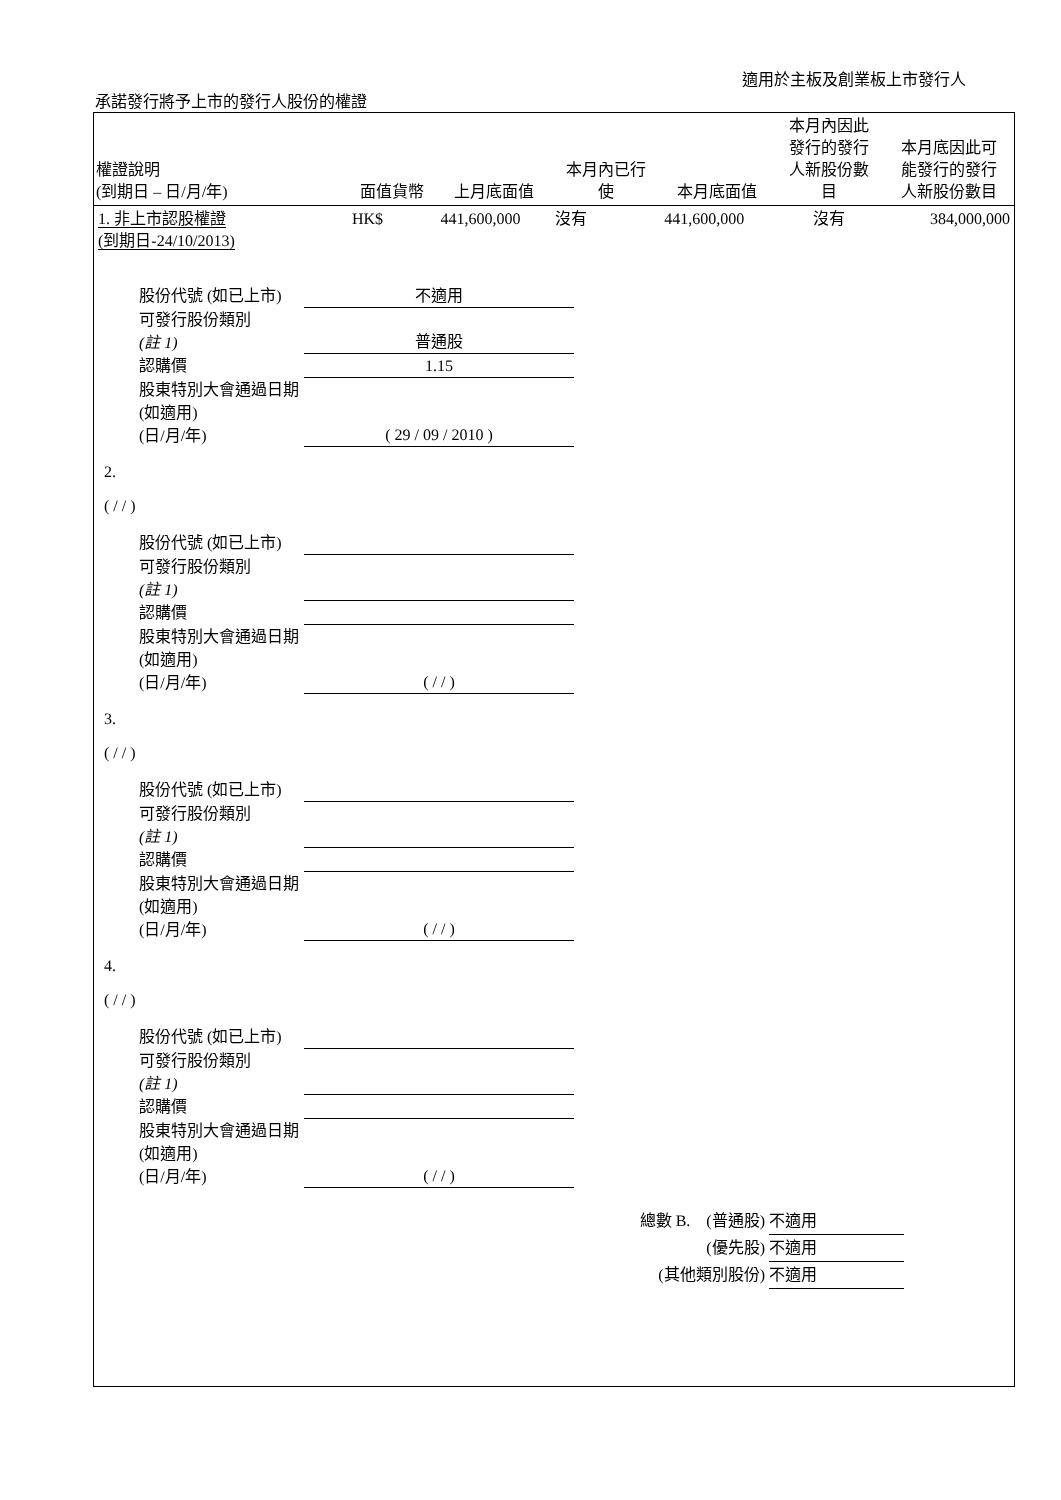適用於主板及創業板上市發行人
承諾發行將予上市的發行人股份的權證
| 權證說明 (到期日 – 日/月/年) | 面值貨幣 | 上月底面值 | 本月內已行 使 | 本月底面值 | 本月內因此 發行的發行 人新股份數 目 | 本月底因此可 能發行的發行 人新股份數目 |
| --- | --- | --- | --- | --- | --- | --- |
| 1. 非上市認股權證 (到期日-24/10/2013) | HK$ | 441,600,000 | 沒有 | 441,600,000 | 沒有 | 384,000,000 |
股份代號 (如已上市) 不適用
可發行股份類別
(註 1)
普通股
認購價 1.15
股東特別大會通過日期 (如適用)
(日/月/年)
( 29 / 09 / 2010 )
2.
( / / )
股份代號 (如已上市)
可發行股份類別
(註 1)
認購價
股東特別大會通過日期 (如適用)
(日/月/年)
( / / )
3.
( / / )
股份代號 (如已上市)
可發行股份類別
(註 1)
認購價
股東特別大會通過日期 (如適用)
(日/月/年)
( / / )
4.
( / / )
股份代號 (如已上市)
可發行股份類別
(註 1)
認購價
股東特別大會通過日期 (如適用)
(日/月/年)
( / / )
總數 B. (普通股) 不適用
(優先股) 不適用
(其他類別股份) 不適用